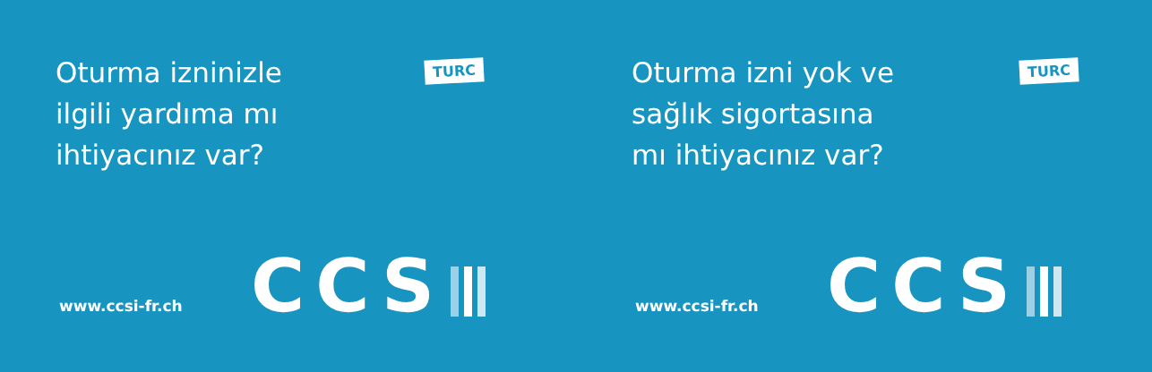Oturma izninizle
ilgili yardıma mı
ihtiyacınız var?
TURC
www.ccsi-fr.ch CCS
Oturma izni yok ve
sağlık sigortasına
mı ihtiyacınız var?
TURC
www.ccsi-fr.ch CCS